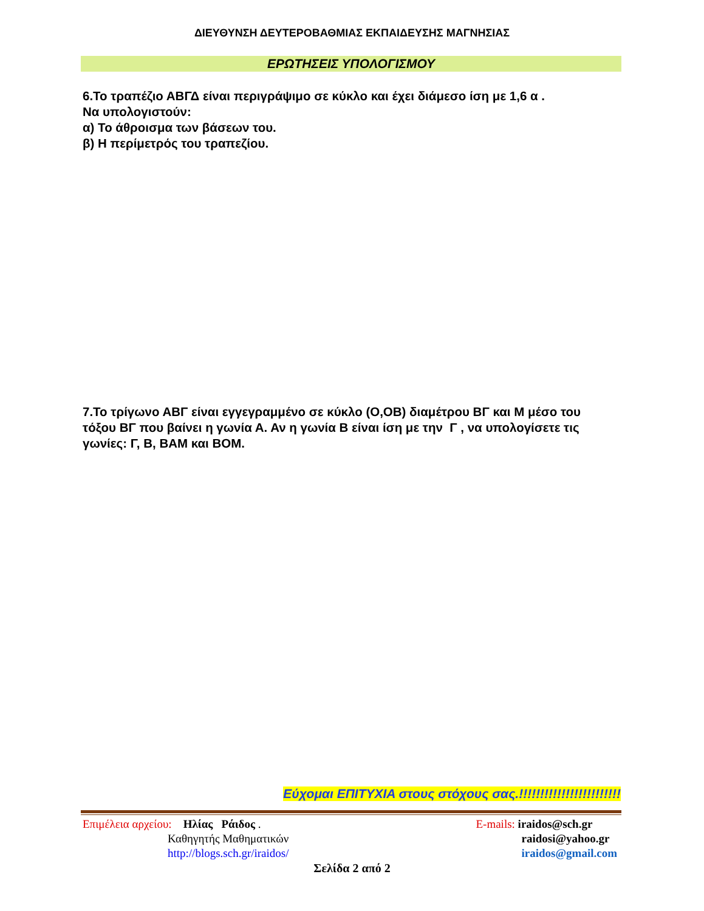ΔΙΕΥΘΥΝΣΗ ΔΕΥΤΕΡΟΒΑΘΜΙΑΣ ΕΚΠΑΙΔΕΥΣΗΣ ΜΑΓΝΗΣΙΑΣ
ΕΡΩΤΗΣΕΙΣ ΥΠΟΛΟΓΙΣΜΟΥ
6.Το τραπέζιο ΑΒΓΔ είναι περιγράψιμο σε κύκλο και έχει διάμεσο ίση με 1,6 α .
Να υπολογιστούν:
α) Το άθροισμα των βάσεων του.
β) Η περίμετρός του τραπεζίου.
7.Το τρίγωνο ΑΒΓ είναι εγγεγραμμένο σε κύκλο (Ο,ΟΒ) διαμέτρου ΒΓ και Μ μέσο του τόξου ΒΓ που βαίνει η γωνία Α. Αν η γωνία Β είναι ίση με την Γ , να υπολογίσετε τις γωνίες: Γ, Β, ΒΑΜ και ΒΟΜ.
Εύχομαι ΕΠΙΤΥΧΙΑ στους στόχους σας.!!!!!!!!!!!!!!!!!!!!!!!!
Επιμέλεια αρχείου: Ηλίας Ράιδος .
Καθηγητής Μαθηματικών
http://blogs.sch.gr/iraidos/
E-mails: iraidos@sch.gr
raidosi@yahoo.gr
iraidos@gmail.com
Σελίδα 2 από 2